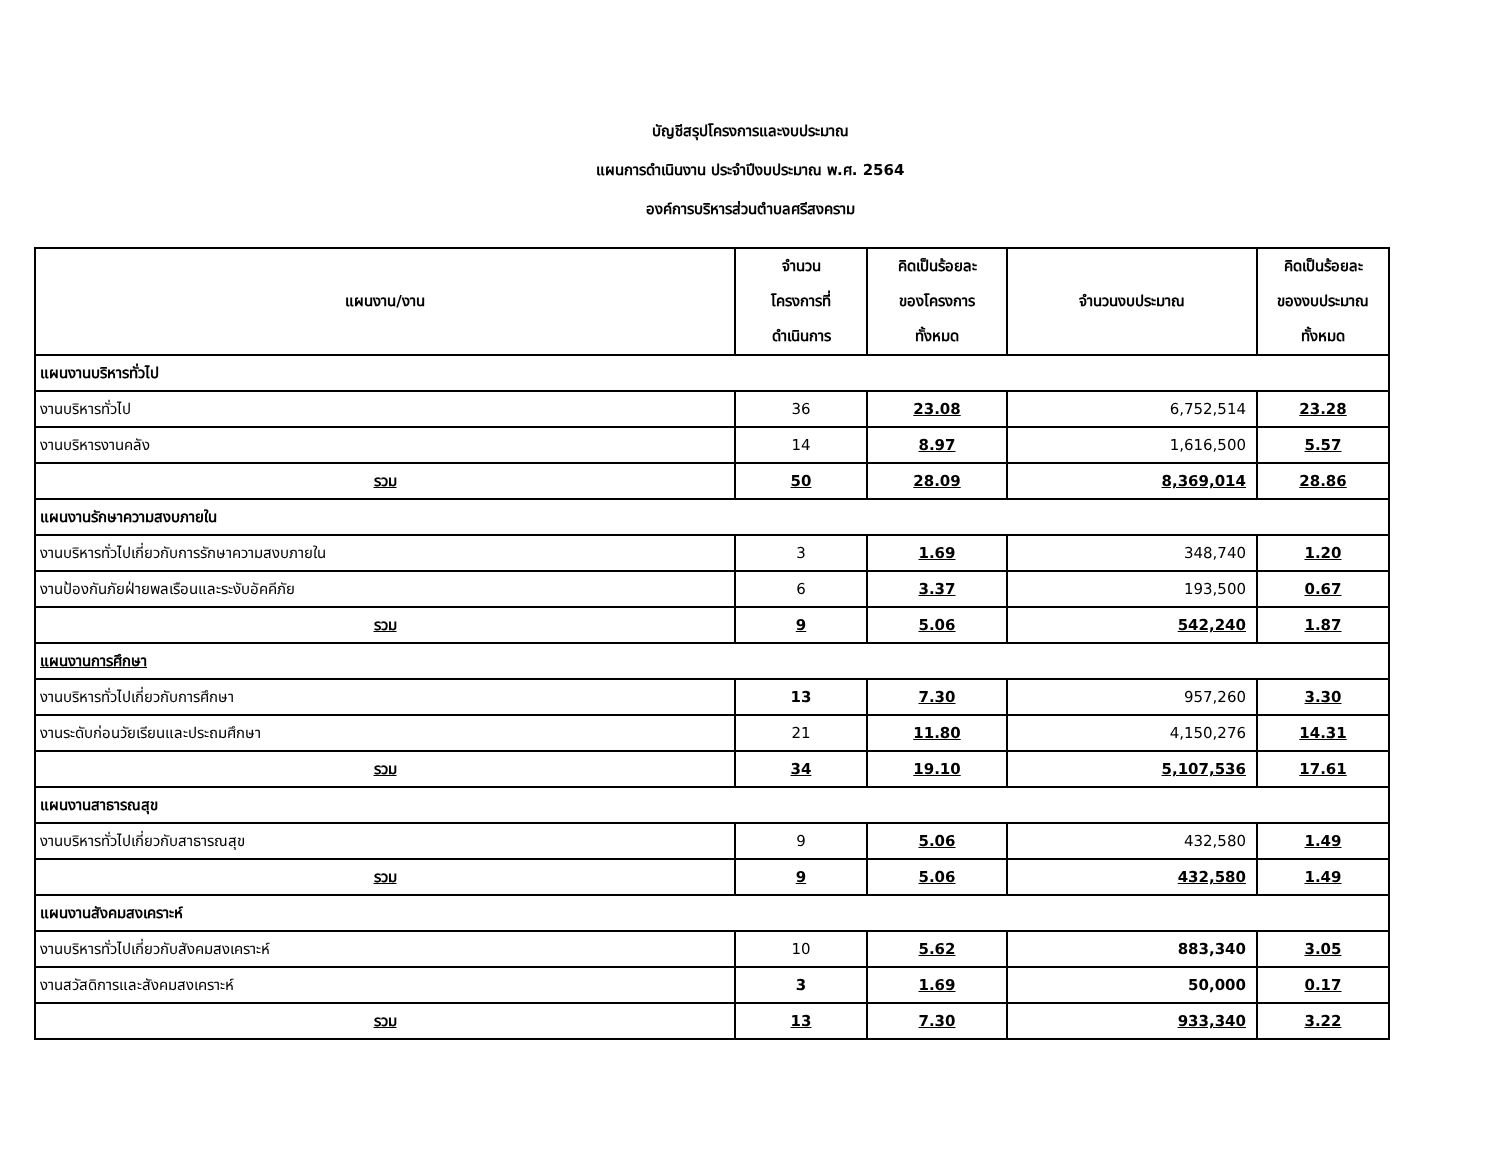บัญชีสรุปโครงการและงบประมาณ
แผนการดำเนินงาน ประจำปีงบประมาณ พ.ศ. 2564
องค์การบริหารส่วนตำบลศรีสงคราม
| แผนงาน/งาน | จำนวน โครงการที่ ดำเนินการ | คิดเป็นร้อยละ ของโครงการ ทั้งหมด | จำนวนงบประมาณ | คิดเป็นร้อยละ ของงบประมาณ ทั้งหมด |
| --- | --- | --- | --- | --- |
| แผนงานบริหารทั่วไป | | | | |
| งานบริหารทั่วไป | 36 | 23.08 | 6,752,514 | 23.28 |
| งานบริหารงานคลัง | 14 | 8.97 | 1,616,500 | 5.57 |
| รวม | 50 | 28.09 | 8,369,014 | 28.86 |
| แผนงานรักษาความสงบภายใน | | | | |
| งานบริหารทั่วไปเกี่ยวกับการรักษาความสงบภายใน | 3 | 1.69 | 348,740 | 1.20 |
| งานป้องกันภัยฝ่ายพลเรือนและระงับอัคคีภัย | 6 | 3.37 | 193,500 | 0.67 |
| รวม | 9 | 5.06 | 542,240 | 1.87 |
| แผนงานการศึกษา | | | | |
| งานบริหารทั่วไปเกี่ยวกับการศึกษา | 13 | 7.30 | 957,260 | 3.30 |
| งานระดับก่อนวัยเรียนและประถมศึกษา | 21 | 11.80 | 4,150,276 | 14.31 |
| รวม | 34 | 19.10 | 5,107,536 | 17.61 |
| แผนงานสาธารณสุข | | | | |
| งานบริหารทั่วไปเกี่ยวกับสาธารณสุข | 9 | 5.06 | 432,580 | 1.49 |
| รวม | 9 | 5.06 | 432,580 | 1.49 |
| แผนงานสังคมสงเคราะห์ | | | | |
| งานบริหารทั่วไปเกี่ยวกับสังคมสงเคราะห์ | 10 | 5.62 | 883,340 | 3.05 |
| งานสวัสดิการและสังคมสงเคราะห์ | 3 | 1.69 | 50,000 | 0.17 |
| รวม | 13 | 7.30 | 933,340 | 3.22 |